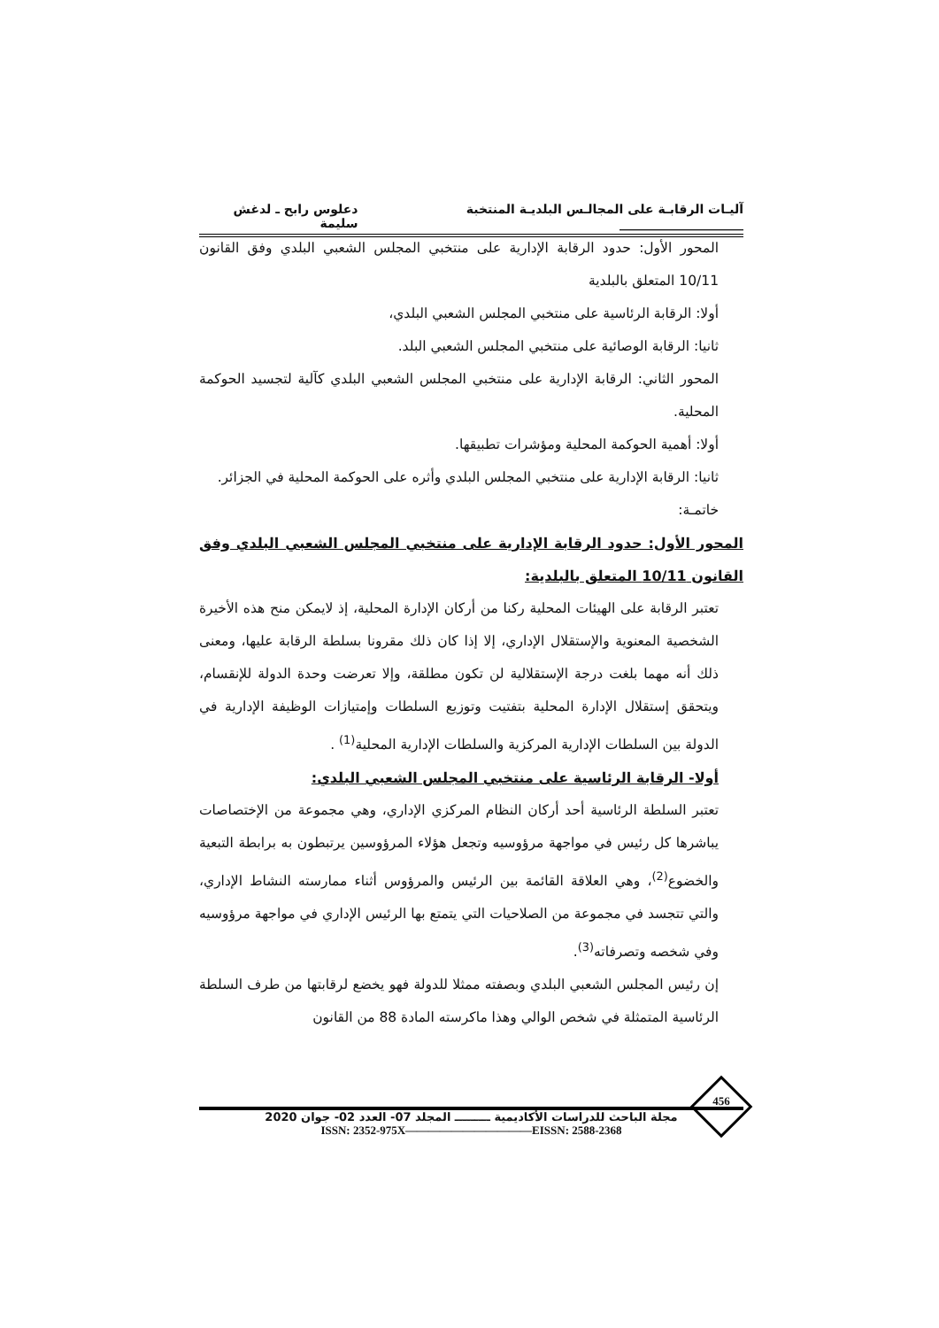آليـات الرقابـة على المجالـس البلديـة المنتخبة ____________________ دعلوس رابح ـ لدغش سليمة
المحور الأول: حدود الرقابة الإدارية على منتخبي المجلس الشعبي البلدي وفق القانون 10/11 المتعلق بالبلدية
أولا: الرقابة الرئاسية على منتخبي المجلس الشعبي البلدي،
ثانيا: الرقابة الوصائية على منتخبي المجلس الشعبي البلد.
المحور الثاني: الرقابة الإدارية على منتخبي المجلس الشعبي البلدي كآلية لتجسيد الحوكمة المحلية.
أولا: أهمية الحوكمة المحلية ومؤشرات تطبيقها.
ثانيا: الرقابة الإدارية على منتخبي المجلس البلدي وأثره على الحوكمة المحلية في الجزائر.
خاتمـة:
المحور الأول: حدود الرقابة الإدارية على منتخبي المجلس الشعبي البلدي وفق القانون 10/11 المتعلق بالبلدية:
تعتبر الرقابة على الهيئات المحلية ركنا من أركان الإدارة المحلية، إذ لايمكن منح هذه الأخيرة الشخصية المعنوية والإستقلال الإداري، إلا إذا كان ذلك مقرونا بسلطة الرقابة عليها، ومعنى ذلك أنه مهما بلغت درجة الإستقلالية لن تكون مطلقة، وإلا تعرضت وحدة الدولة للإنقسام، ويتحقق إستقلال الإدارة المحلية بتفتيت وتوزيع السلطات وإمتيازات الوظيفة الإدارية في الدولة بين السلطات الإدارية المركزية والسلطات الإدارية المحلية<sup>(1)</sup> .
أولا- الرقابة الرئاسية على منتخبي المجلس الشعبي البلدي:
تعتبر السلطة الرئاسية أحد أركان النظام المركزي الإداري، وهي مجموعة من الإختصاصات يباشرها كل رئيس في مواجهة مرؤوسيه وتجعل هؤلاء المرؤوسين يرتبطون به برابطة التبعية والخضوع<sup>(2)</sup>، وهي العلاقة القائمة بين الرئيس والمرؤوس أثناء ممارسته النشاط الإداري، والتي تتجسد في مجموعة من الصلاحيات التي يتمتع بها الرئيس الإداري في مواجهة مرؤوسيه وفي شخصه وتصرفاته<sup>(3)</sup>.
إن رئيس المجلس الشعبي البلدي وبصفته ممثلا للدولة فهو يخضع لرقابتها من طرف السلطة الرئاسية المتمثلة في شخص الوالي وهذا ماكرسته المادة 88 من القانون
456
مجلة الباحث للدراسات الأكاديمية ـــــــــ المجلد 07- العدد 02- جوان 2020
ISSN: 2352-975X———————————EISSN: 2588-2368